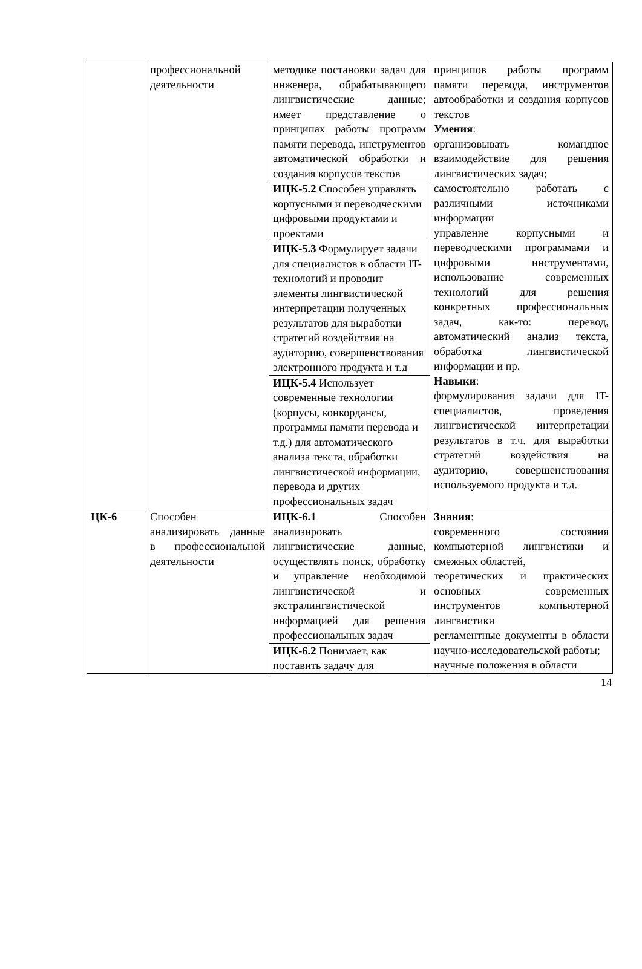| | профессиональной деятельности | методике постановки задач для инженера, обрабатывающего лингвистические данные; имеет представление о принципах работы программ памяти перевода, инструментов автоматической обработки и создания корпусов текстов | принципов работы программ памяти перевода, инструментов автообработки и создания корпусов текстов Умения : организовывать командное взаимодействие для решения лингвистических задач; самостоятельно работать с различными источниками информации управление корпусными и переводческими программами и цифровыми инструментами, использование современных технологий для решения конкретных профессиональных задач, как-то: перевод, автоматический анализ текста, обработка лингвистической информации и пр. Навыки : формулирования задачи для IT-специалистов, проведения лингвистической интерпретации результатов в т.ч. для выработки стратегий воздействия на аудиторию, совершенствования используемого продукта и т.д. |
| | | ИЦК-5.2 Способен управлять корпусными и переводческими цифровыми продуктами и проектами | |
| | | ИЦК-5.3 Формулирует задачи для специалистов в области IT-технологий и проводит элементы лингвистической интерпретации полученных результатов для выработки стратегий воздействия на аудиторию, совершенствования электронного продукта и т.д | |
| | | ИЦК-5.4 Использует современные технологии (корпусы, конкордансы, программы памяти перевода и т.д.) для автоматического анализа текста, обработки лингвистической информации, перевода и других профессиональных задач | |
| ЦК-6 | Способен анализировать данные в профессиональной деятельности | ИЦК-6.1 Способен анализировать лингвистические данные, осуществлять поиск, обработку и управление необходимой лингвистической и экстралингвистической информацией для решения профессиональных задач | Знания : современного состояния компьютерной лингвистики и смежных областей, теоретических и практических основных современных инструментов компьютерной лингвистики регламентные документы в области научно-исследовательской работы; научные положения в области |
| | | ИЦК-6.2 Понимает, как поставить задачу для | |
14